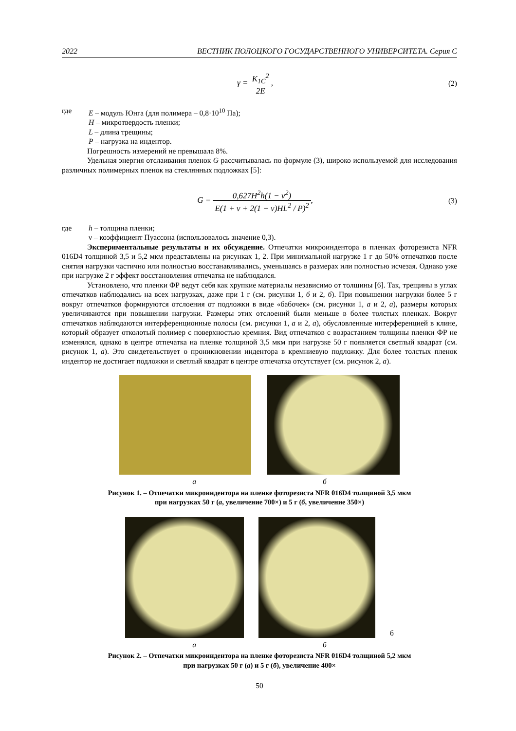2022 ВЕСТНИК ПОЛОЦКОГО ГОСУДАРСТВЕННОГО УНИВЕРСИТЕТА. Серия С
γ = K<sub>1C</sub><sup>2</sup> 2E, (2)
где E – модуль Юнга (для полимера – 0,8·10<sup>10</sup> Па);
H – микротвердость пленки;
L – длина трещины;
P – нагрузка на индентор.
Погрешность измерений не превышала 8%.
Удельная энергия отслаивания пленок G рассчитывалась по формуле (3), широко используемой для исследования различных полимерных пленок на стеклянных подложках [5]:
G = 0,627H<sup>2</sup>h(1 − ν<sup>2</sup>) E(1 + ν + 2(1 − ν)HL<sup>2</sup> / P)<sup>2</sup>,
(3)
где h – толщина пленки;
ν – коэффициент Пуассона (использовалось значение 0,3).
Экспериментальные результаты и их обсуждение. Отпечатки микроиндентора в пленках фоторезиста NFR 016D4 толщиной 3,5 и 5,2 мкм представлены на рисунках 1, 2. При минимальной нагрузке 1 г до 50% отпечатков после снятия нагрузки частично или полностью восстанавливались, уменьшаясь в размерах или полностью исчезая. Однако уже при нагрузке 2 г эффект восстановления отпечатка не наблюдался.
Установлено, что пленки ФР ведут себя как хрупкие материалы независимо от толщины [6]. Так, трещины в углах отпечатков наблюдались на всех нагрузках, даже при 1 г (см. рисунки 1, б и 2, б). При повышении нагрузки более 5 г вокруг отпечатков формируются отслоения от подложки в виде «бабочек» (см. рисунки 1, а и 2, а), размеры которых увеличиваются при повышении нагрузки. Размеры этих отслоений были меньше в более толстых пленках. Вокруг отпечатков наблюдаются интерференционные полосы (см. рисунки 1, а и 2, а), обусловленные интерференцией в клине, который образует отколотый полимер с поверхностью кремния. Вид отпечатков с возрастанием толщины пленки ФР не изменялся, однако в центре отпечатка на пленке толщиной 3,5 мкм при нагрузке 50 г появляется светлый квадрат (см. рисунок 1, а). Это свидетельствует о проникновении индентора в кремниевую подложку. Для более толстых пленок индентор не достигает подложки и светлый квадрат в центре отпечатка отсутствует (см. рисунок 2, а).
а б
Рисунок 1. – Отпечатки микроиндентора на пленке фоторезиста NFR 016D4 толщиной 3,5 мкм
при нагрузках 50 г (а, увеличение 700×) и 5 г (б, увеличение 350×)
б
а б
Рисунок 2. – Отпечатки микроиндентора на пленке фоторезиста NFR 016D4 толщиной 5,2 мкм
при нагрузках 50 г (а) и 5 г (б), увеличение 400×
50